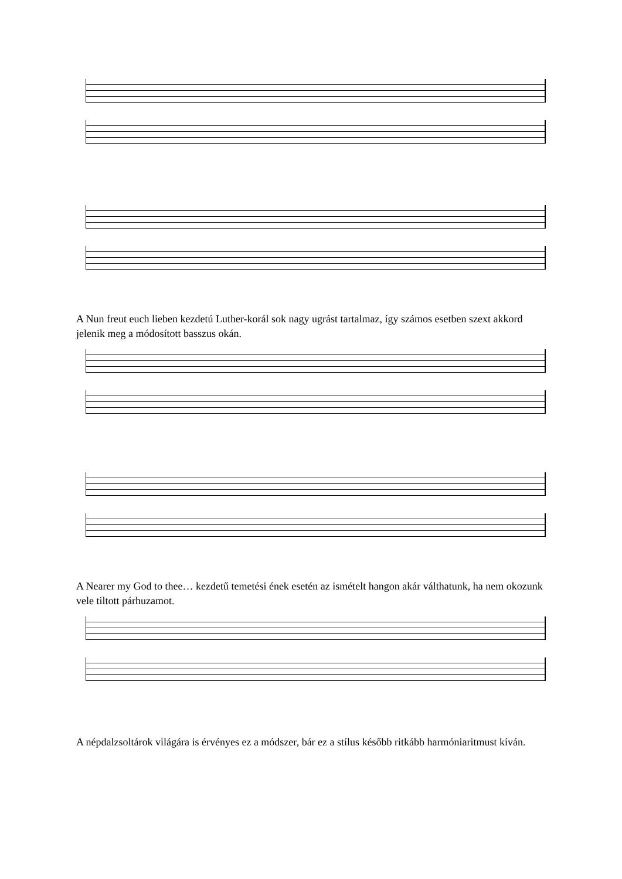A Nun freut euch lieben kezdetú Luther-korál sok nagy ugrást tartalmaz, így számos esetben szext akkord jelenik meg a módosított basszus okán.
A Nearer my God to thee… kezdetű temetési ének esetén az ismételt hangon akár válthatunk, ha nem okozunk vele tiltott párhuzamot.
A népdalzsoltárok világára is érvényes ez a módszer, bár ez a stílus később ritkább harmóniaritmust kíván.